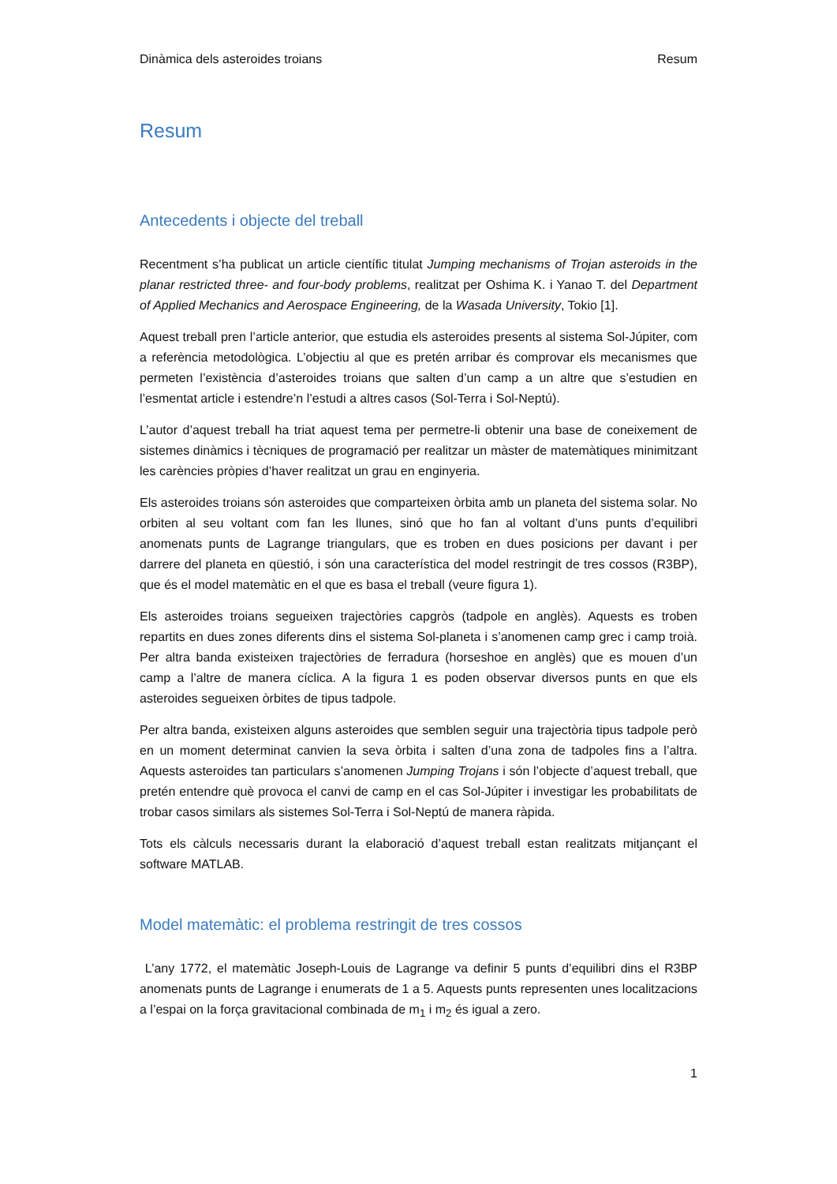Dinàmica dels asteroides troians Resum
Resum
Antecedents i objecte del treball
Recentment s’ha publicat un article científic titulat Jumping mechanisms of Trojan asteroids in the planar restricted three- and four-body problems, realitzat per Oshima K. i Yanao T. del Department of Applied Mechanics and Aerospace Engineering, de la Wasada University, Tokio [1].
Aquest treball pren l’article anterior, que estudia els asteroides presents al sistema Sol-Júpiter, com a referència metodològica. L’objectiu al que es pretén arribar és comprovar els mecanismes que permeten l’existència d’asteroides troians que salten d’un camp a un altre que s’estudien en l’esmentat article i estendre’n l’estudi a altres casos (Sol-Terra i Sol-Neptú).
L’autor d’aquest treball ha triat aquest tema per permetre-li obtenir una base de coneixement de sistemes dinàmics i tècniques de programació per realitzar un màster de matemàtiques minimitzant les carències pròpies d’haver realitzat un grau en enginyeria.
Els asteroides troians són asteroides que comparteixen òrbita amb un planeta del sistema solar. No orbiten al seu voltant com fan les llunes, sinó que ho fan al voltant d’uns punts d’equilibri anomenats punts de Lagrange triangulars, que es troben en dues posicions per davant i per darrere del planeta en qüestió, i són una característica del model restringit de tres cossos (R3BP), que és el model matemàtic en el que es basa el treball (veure figura 1).
Els asteroides troians segueixen trajectòries capgròs (tadpole en anglès). Aquests es troben repartits en dues zones diferents dins el sistema Sol-planeta i s’anomenen camp grec i camp troià. Per altra banda existeixen trajectòries de ferradura (horseshoe en anglès) que es mouen d’un camp a l’altre de manera cíclica. A la figura 1 es poden observar diversos punts en que els asteroides segueixen òrbites de tipus tadpole.
Per altra banda, existeixen alguns asteroides que semblen seguir una trajectòria tipus tadpole però en un moment determinat canvien la seva òrbita i salten d’una zona de tadpoles fins a l’altra. Aquests asteroides tan particulars s’anomenen Jumping Trojans i són l’objecte d’aquest treball, que pretén entendre què provoca el canvi de camp en el cas Sol-Júpiter i investigar les probabilitats de trobar casos similars als sistemes Sol-Terra i Sol-Neptú de manera ràpida.
Tots els càlculs necessaris durant la elaboració d’aquest treball estan realitzats mitjançant el software MATLAB.
Model matemàtic: el problema restringit de tres cossos
L’any 1772, el matemàtic Joseph-Louis de Lagrange va definir 5 punts d’equilibri dins el R3BP anomenats punts de Lagrange i enumerats de 1 a 5. Aquests punts representen unes localitzacions a l’espai on la força gravitacional combinada de m<sub>1</sub> i m<sub>2</sub> és igual a zero.
1